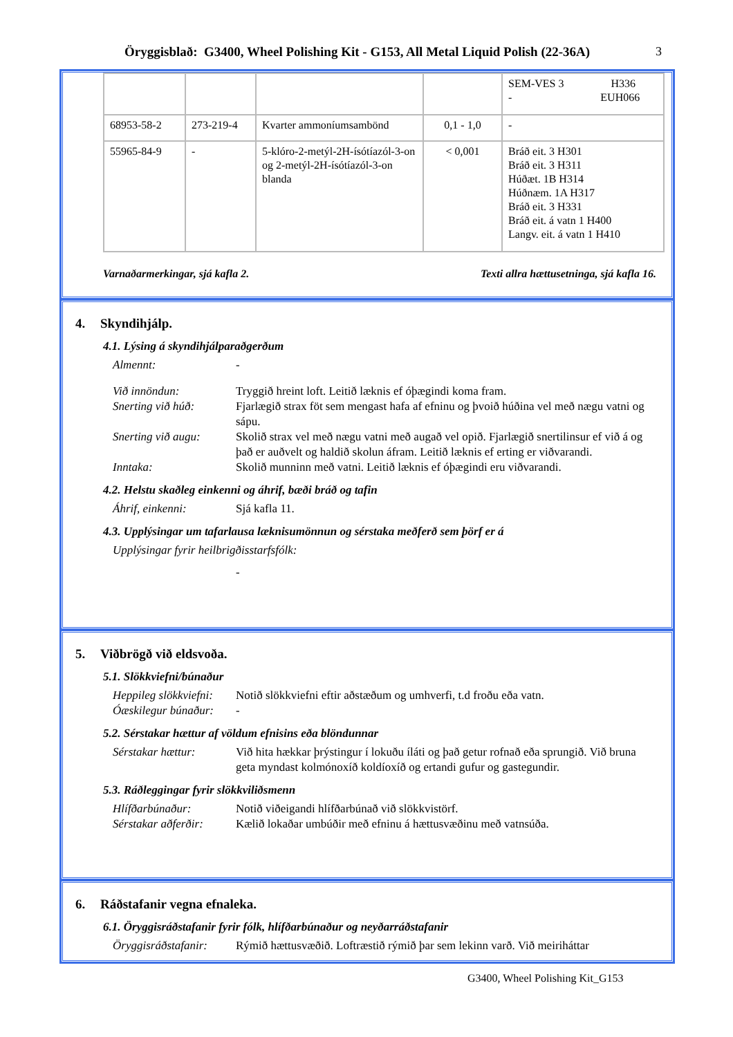Öryggisblað: G3400, Wheel Polishing Kit - G153, All Metal Liquid Polish (22-36A)
3
| | | | | SEM-VES 3 H336 - EUH066 |
| 68953-58-2 | 273-219-4 | Kvarter ammoníumsambönd | 0,1 - 1,0 | - |
| 55965-84-9 | - | 5-klóro-2-metýl-2H-ísótíazól-3-on og 2-metýl-2H-ísótíazól-3-on blanda | < 0,001 | Bráð eit. 3 H301 Bráð eit. 3 H311 Húðæt. 1B H314 Húðnæm. 1A H317 Bráð eit. 3 H331 Bráð eit. á vatn 1 H400 Langv. eit. á vatn 1 H410 |
Varnaðarmerkingar, sjá kafla 2. Texti allra hættusetninga, sjá kafla 16.
4. Skyndihjálp.
4.1. Lýsing á skyndihjálparaðgerðum
Almennt: -
Við innöndun: Tryggið hreint loft. Leitið læknis ef óþægindi koma fram.
Snerting við húð: Fjarlægið strax föt sem mengast hafa af efninu og þvoið húðina vel með nægu vatni og sápu.
Snerting við augu:
Skolið strax vel með nægu vatni með augað vel opið. Fjarlægið snertilinsur ef við á og það er auðvelt og haldið skolun áfram. Leitið læknis ef erting er viðvarandi.
Inntaka: Skolið munninn með vatni. Leitið læknis ef óþægindi eru viðvarandi.
4.2. Helstu skaðleg einkenni og áhrif, bæði bráð og tafin
Áhrif, einkenni: Sjá kafla 11.
4.3. Upplýsingar um tafarlausa læknisumönnun og sérstaka meðferð sem þörf er á
Upplýsingar fyrir heilbrigðisstarfsfólk:
-
5. Viðbrögð við eldsvoða.
5.1. Slökkviefni/búnaður
Heppileg slökkviefni:
Notið slökkviefni eftir aðstæðum og umhverfi, t.d froðu eða vatn.
Óæskilegur búnaður:
-
5.2. Sérstakar hættur af völdum efnisins eða blöndunnar
Sérstakar hættur: Við hita hækkar þrýstingur í lokuðu íláti og það getur rofnað eða sprungið. Við bruna geta myndast kolmónoxíð koldíoxíð og ertandi gufur og gastegundir.
5.3. Ráðleggingar fyrir slökkviliðsmenn
Hlífðarbúnaður: Notið viðeigandi hlífðarbúnað við slökkvistörf.
Sérstakar aðferðir:
Kælið lokaðar umbúðir með efninu á hættusvæðinu með vatnsúða.
6. Ráðstafanir vegna efnaleka.
6.1. Öryggisráðstafanir fyrir fólk, hlífðarbúnaður og neyðarráðstafanir
Öryggisráðstafanir:
Rýmið hættusvæðið. Loftræstið rýmið þar sem lekinn varð. Við meiriháttar
G3400, Wheel Polishing Kit_G153